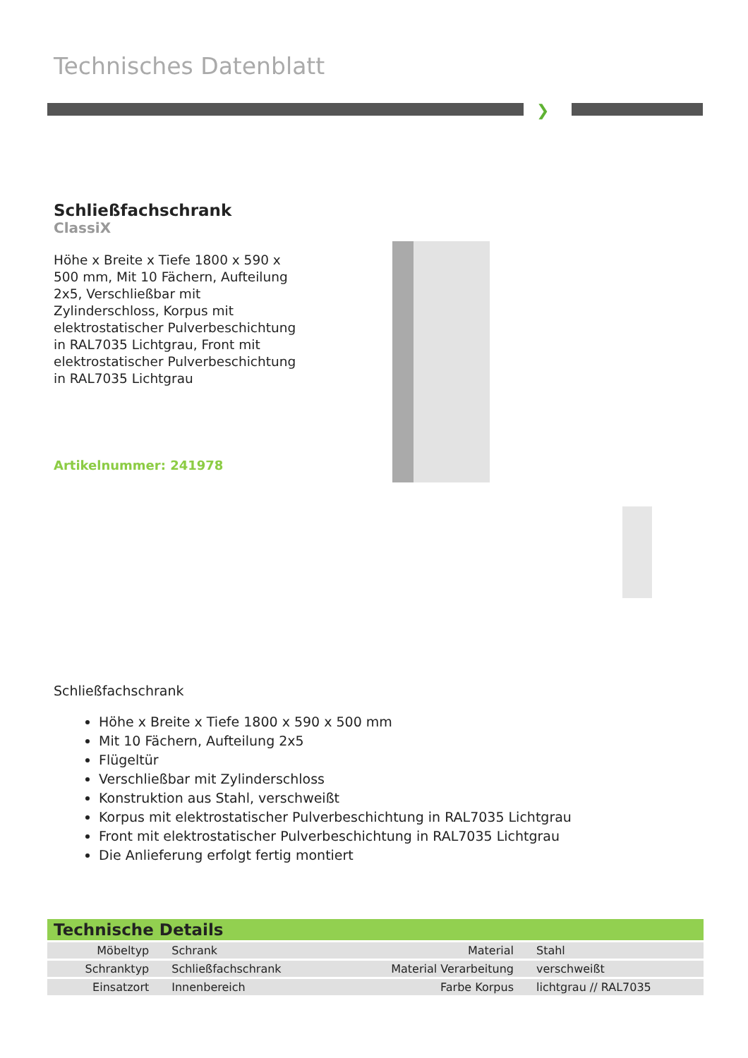Technisches Datenblatt
❯
Schließfachschrank
ClassiX
Höhe x Breite x Tiefe 1800 x 590 x 500 mm, Mit 10 Fächern, Aufteilung 2x5, Verschließbar mit Zylinderschloss, Korpus mit elektrostatischer Pulverbeschichtung in RAL7035 Lichtgrau, Front mit elektrostatischer Pulverbeschichtung in RAL7035 Lichtgrau
Artikelnummer: 241978
Schließfachschrank
Höhe x Breite x Tiefe 1800 x 590 x 500 mm
Mit 10 Fächern, Aufteilung 2x5
Flügeltür
Verschließbar mit Zylinderschloss
Konstruktion aus Stahl, verschweißt
Korpus mit elektrostatischer Pulverbeschichtung in RAL7035 Lichtgrau
Front mit elektrostatischer Pulverbeschichtung in RAL7035 Lichtgrau
Die Anlieferung erfolgt fertig montiert
| Technische Details | | | |
| --- | --- | --- | --- |
| Möbeltyp | Schrank | Material | Stahl |
| Schranktyp | Schließfachschrank | Material Verarbeitung | verschweißt |
| Einsatzort | Innenbereich | Farbe Korpus | lichtgrau // RAL7035 |